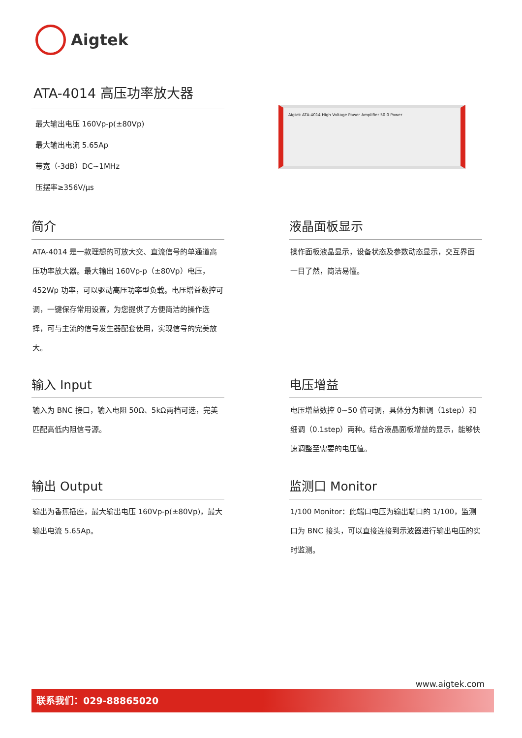Aigtek
ATA-4014 高压功率放大器
最大输出电压 160Vp-p(±80Vp)
最大输出电流 5.65Ap
带宽（-3dB）DC~1MHz
压摆率≥356V/μs
Aigtek ATA-4014 High Voltage Power Amplifier 50.0 Power
简介
ATA-4014 是一款理想的可放大交、直流信号的单通道高压功率放大器。最大输出 160Vp-p（±80Vp）电压，452Wp 功率，可以驱动高压功率型负载。电压增益数控可调，一键保存常用设置，为您提供了方便简洁的操作选择，可与主流的信号发生器配套使用，实现信号的完美放大。
液晶面板显示
操作面板液晶显示，设备状态及参数动态显示，交互界面一目了然，简洁易懂。
输入 Input
输入为 BNC 接口，输入电阻 50Ω、5kΩ两档可选，完美匹配高低内阻信号源。
电压增益
电压增益数控 0~50 倍可调，具体分为粗调（1step）和细调（0.1step）两种。结合液晶面板增益的显示，能够快速调整至需要的电压值。
输出 Output
输出为香蕉插座，最大输出电压 160Vp-p(±80Vp)，最大输出电流 5.65Ap。
监测口 Monitor
1/100 Monitor：此端口电压为输出端口的 1/100，监测口为 BNC 接头，可以直接连接到示波器进行输出电压的实时监测。
www.aigtek.com
联系我们：029-88865020